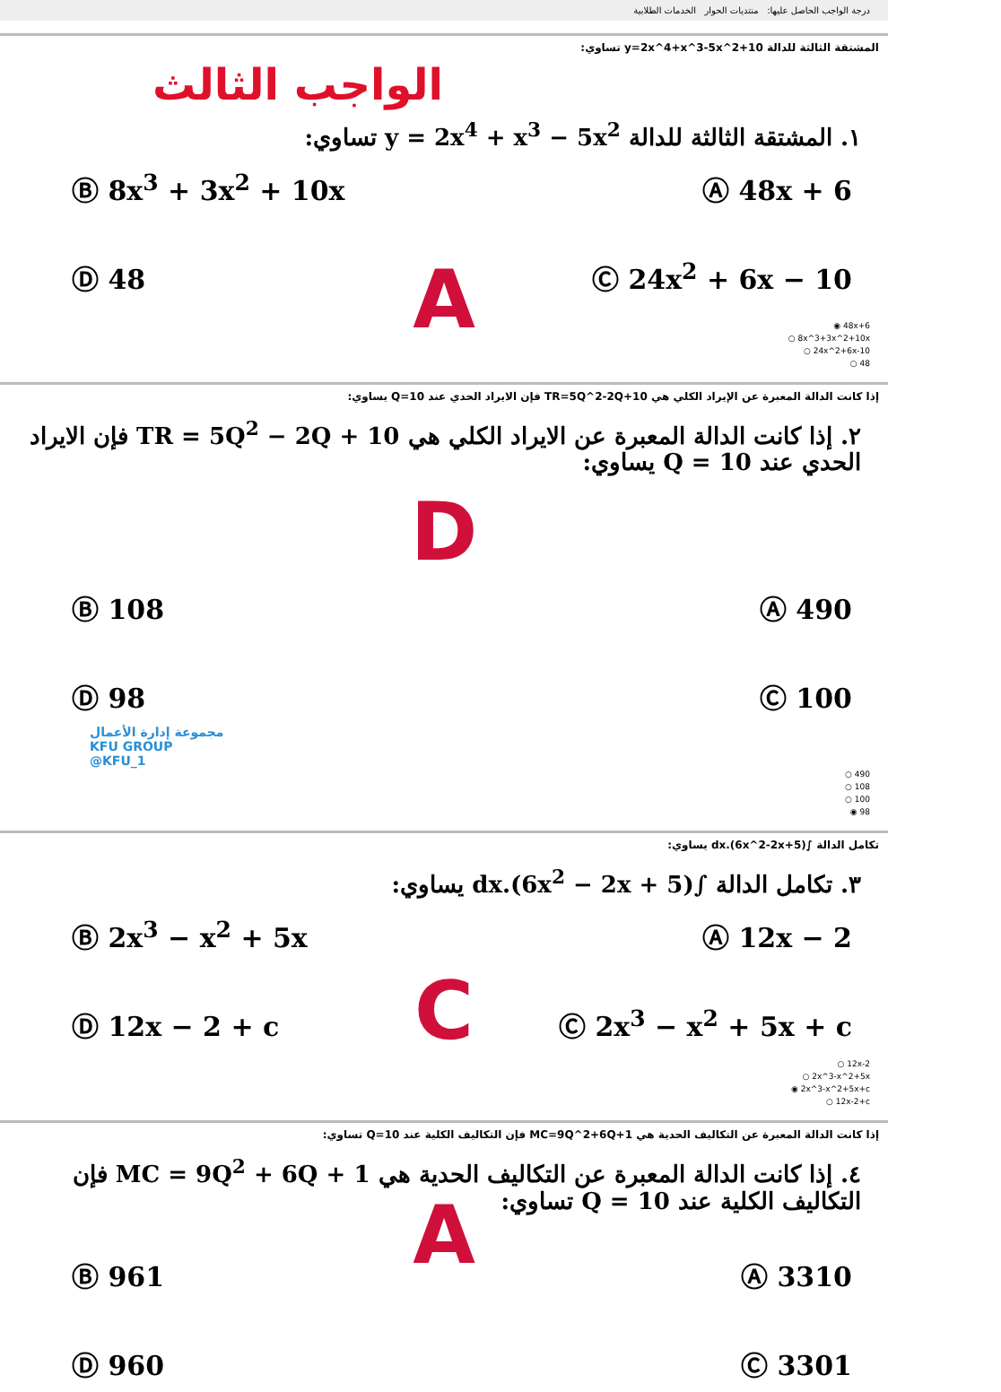درجة الواجب الحاصل عليها: منتديات الحوار الخدمات الطلابية
المشتقة الثالثة للدالة y=2x^4+x^3-5x^2+10 تساوي:
الواجب الثالث
١. المشتقة الثالثة للدالة y = 2x<sup>4</sup> + x<sup>3</sup> − 5x<sup>2</sup> تساوي:
Ⓐ 48x + 6
Ⓑ 8x<sup>3</sup> + 3x<sup>2</sup> + 10x
Ⓒ 24x<sup>2</sup> + 6x − 10
Ⓓ 48
A
48x+6 ◉
8x^3+3x^2+10x ○
24x^2+6x-10 ○
48 ○
إذا كانت الدالة المعبرة عن الإيراد الكلي هي TR=5Q^2-2Q+10 فإن الايراد الحدي عند Q=10 يساوي:
٢. إذا كانت الدالة المعبرة عن الايراد الكلي هي TR = 5Q<sup>2</sup> − 2Q + 10 فإن الايراد الحدي عند Q = 10 يساوي:
D
Ⓐ 490
Ⓑ 108
Ⓒ 100
Ⓓ 98
مجموعة إدارة الأعمال
KFU GROUP
@KFU_1
490 ○
108 ○
100 ○
98 ◉
تكامل الدالة ∫(6x^2-2x+5).dx يساوي:
٣. تكامل الدالة ∫(6x<sup>2</sup> − 2x + 5).dx يساوي:
Ⓐ 12x − 2
Ⓑ 2x<sup>3</sup> − x<sup>2</sup> + 5x
Ⓒ 2x<sup>3</sup> − x<sup>2</sup> + 5x + c
Ⓓ 12x − 2 + c
C
12x-2 ○
2x^3-x^2+5x ○
2x^3-x^2+5x+c ◉
12x-2+c ○
إذا كانت الدالة المعبرة عن التكاليف الحدية هي MC=9Q^2+6Q+1 فإن التكاليف الكلية عند Q=10 تساوي:
٤. إذا كانت الدالة المعبرة عن التكاليف الحدية هي MC = 9Q<sup>2</sup> + 6Q + 1 فإن التكاليف الكلية عند Q = 10 تساوي:
A
Ⓐ 3310
Ⓑ 961
Ⓒ 3301
Ⓓ 960